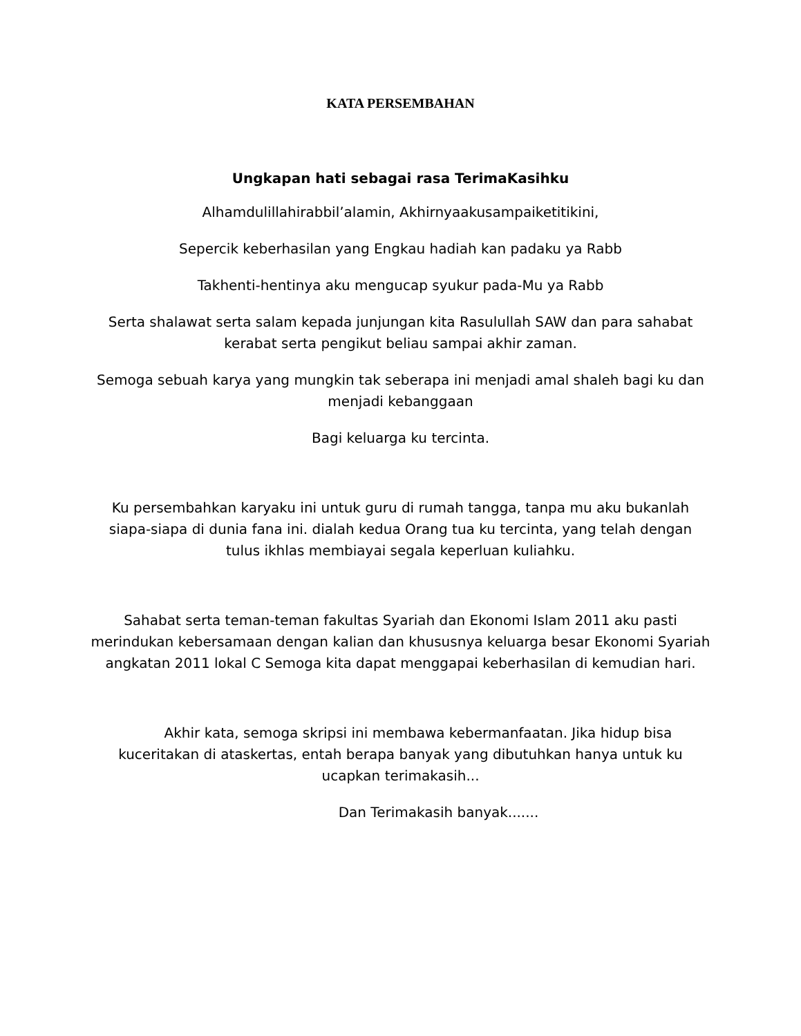KATA PERSEMBAHAN
Ungkapan hati sebagai rasa TerimaKasihku
Alhamdulillahirabbil’alamin, Akhirnyaakusampaiketitikini,
Sepercik keberhasilan yang Engkau hadiah kan padaku ya Rabb
Takhenti-hentinya aku mengucap syukur pada-Mu ya Rabb
Serta shalawat serta salam kepada junjungan kita Rasulullah SAW dan para sahabat kerabat serta pengikut beliau sampai akhir zaman.
Semoga sebuah karya yang mungkin tak seberapa ini menjadi amal shaleh bagi ku dan menjadi kebanggaan
Bagi keluarga ku tercinta.
Ku persembahkan karyaku ini untuk guru di rumah tangga, tanpa mu aku bukanlah siapa-siapa di dunia fana ini. dialah kedua Orang tua ku tercinta, yang telah dengan tulus ikhlas membiayai segala keperluan kuliahku.
Sahabat serta teman-teman fakultas Syariah dan Ekonomi Islam 2011 aku pasti merindukan kebersamaan dengan kalian dan khususnya keluarga besar Ekonomi Syariah angkatan 2011 lokal C Semoga kita dapat menggapai keberhasilan di kemudian hari.
Akhir kata, semoga skripsi ini membawa kebermanfaatan. Jika hidup bisa kuceritakan di ataskertas, entah berapa banyak yang dibutuhkan hanya untuk ku ucapkan terimakasih...
Dan Terimakasih banyak.......